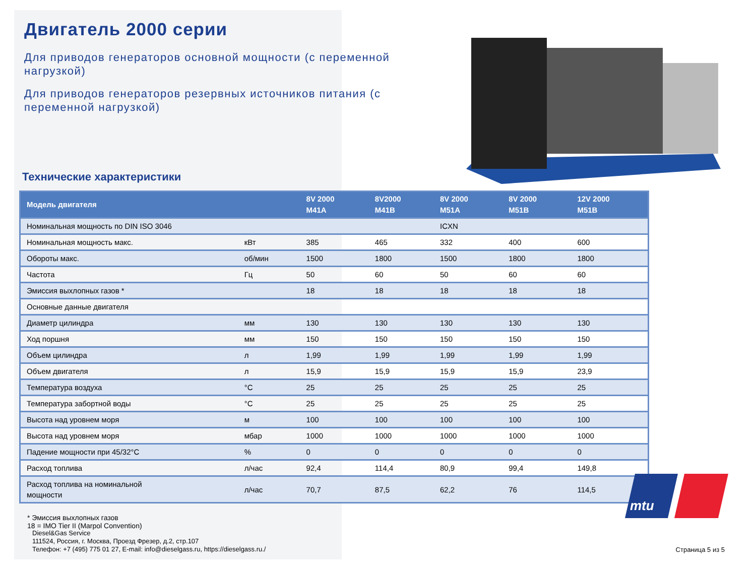Двигатель 2000 серии
Для приводов генераторов основной мощности (с переменной нагрузкой)
Для приводов генераторов резервных источников питания (с переменной нагрузкой)
Технические характеристики
| Модель двигателя | | 8V 2000 M41A | 8V2000 M41B | 8V 2000 M51A | 8V 2000 M51B | 12V 2000 M51B |
| --- | --- | --- | --- | --- | --- | --- |
| Номинальная мощность по DIN ISO 3046 | | | | ICXN | | |
| Номинальная мощность макс. | кВт | 385 | 465 | 332 | 400 | 600 |
| Обороты макс. | об/мин | 1500 | 1800 | 1500 | 1800 | 1800 |
| Частота | Гц | 50 | 60 | 50 | 60 | 60 |
| Эмиссия выхлопных газов * | | 18 | 18 | 18 | 18 | 18 |
| Основные данные двигателя | | | | | | |
| Диаметр цилиндра | мм | 130 | 130 | 130 | 130 | 130 |
| Ход поршня | мм | 150 | 150 | 150 | 150 | 150 |
| Объем цилиндра | л | 1,99 | 1,99 | 1,99 | 1,99 | 1,99 |
| Объем двигателя | л | 15,9 | 15,9 | 15,9 | 15,9 | 23,9 |
| Температура воздуха | °C | 25 | 25 | 25 | 25 | 25 |
| Температура забортной воды | °C | 25 | 25 | 25 | 25 | 25 |
| Высота над уровнем моря | м | 100 | 100 | 100 | 100 | 100 |
| Высота над уровнем моря | мбар | 1000 | 1000 | 1000 | 1000 | 1000 |
| Падение мощности при 45/32°C | % | 0 | 0 | 0 | 0 | 0 |
| Расход топлива | л/час | 92,4 | 114,4 | 80,9 | 99,4 | 149,8 |
| Расход топлива на номинальной мощности | л/час | 70,7 | 87,5 | 62,2 | 76 | 114,5 |
* Эмиссия выхлопных газов
18 = IMO Tier II (Marpol Convention)
mtu
Diesel&Gas Service
111524, Россия, г. Москва, Проезд Фрезер, д.2, стр.107
Телефон: +7 (495) 775 01 27, E-mail: info@dieselgass.ru, https://dieselgass.ru./
Страница 5 из 5